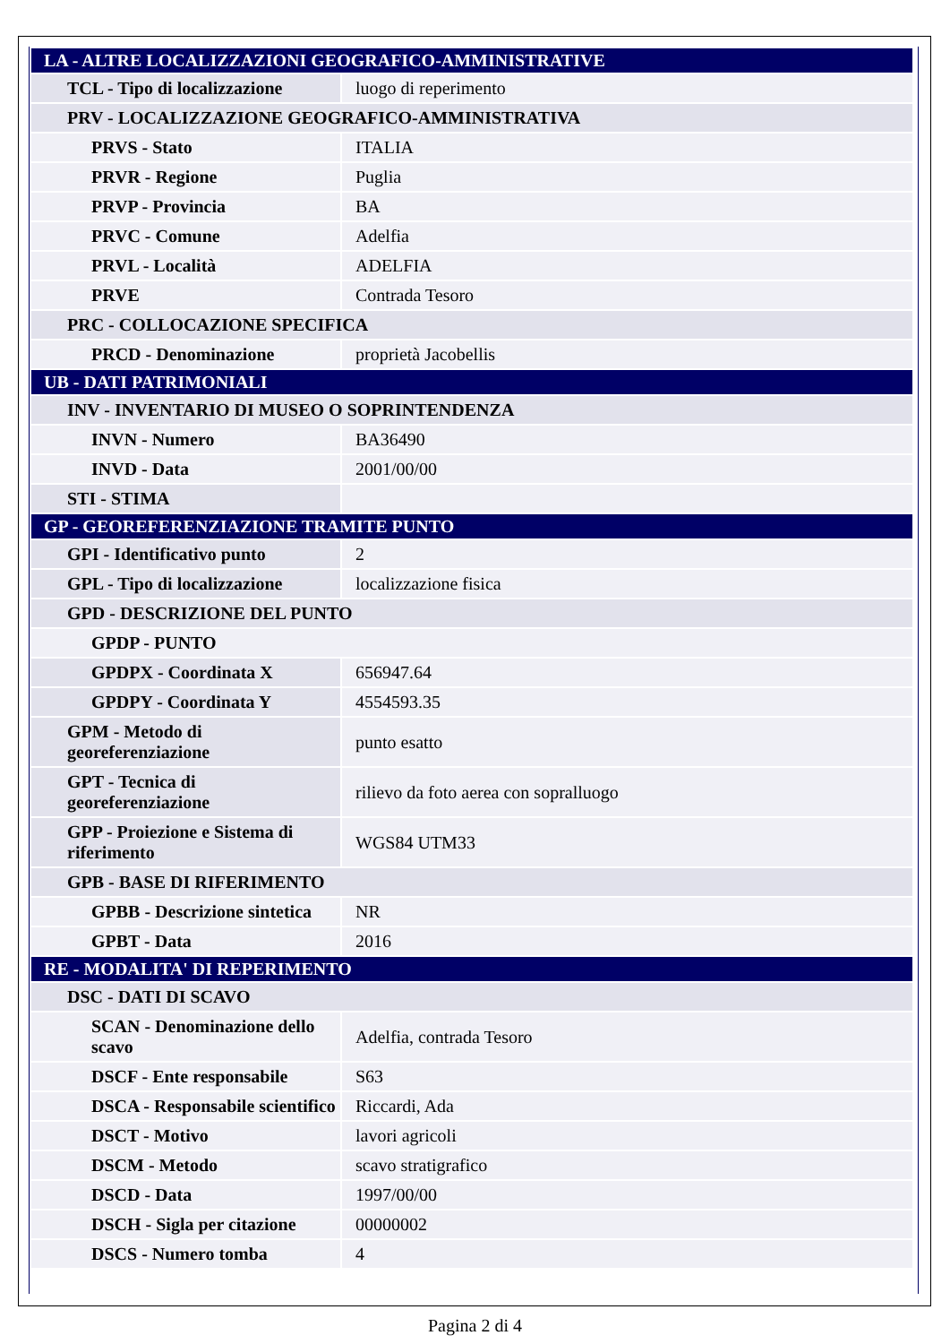| LA - ALTRE LOCALIZZAZIONI GEOGRAFICO-AMMINISTRATIVE | |
| TCL - Tipo di localizzazione | luogo di reperimento |
| PRV - LOCALIZZAZIONE GEOGRAFICO-AMMINISTRATIVA | |
| PRVS - Stato | ITALIA |
| PRVR - Regione | Puglia |
| PRVP - Provincia | BA |
| PRVC - Comune | Adelfia |
| PRVL - Località | ADELFIA |
| PRVE | Contrada Tesoro |
| PRC - COLLOCAZIONE SPECIFICA | |
| PRCD - Denominazione | proprietà Jacobellis |
| UB - DATI PATRIMONIALI | |
| INV - INVENTARIO DI MUSEO O SOPRINTENDENZA | |
| INVN - Numero | BA36490 |
| INVD - Data | 2001/00/00 |
| STI - STIMA | |
| GP - GEOREFERENZIAZIONE TRAMITE PUNTO | |
| GPI - Identificativo punto | 2 |
| GPL - Tipo di localizzazione | localizzazione fisica |
| GPD - DESCRIZIONE DEL PUNTO | |
| GPDP - PUNTO | |
| GPDPX - Coordinata X | 656947.64 |
| GPDPY - Coordinata Y | 4554593.35 |
| GPM - Metodo di georeferenziazione | punto esatto |
| GPT - Tecnica di georeferenziazione | rilievo da foto aerea con sopralluogo |
| GPP - Proiezione e Sistema di riferimento | WGS84 UTM33 |
| GPB - BASE DI RIFERIMENTO | |
| GPBB - Descrizione sintetica | NR |
| GPBT - Data | 2016 |
| RE - MODALITA' DI REPERIMENTO | |
| DSC - DATI DI SCAVO | |
| SCAN - Denominazione dello scavo | Adelfia, contrada Tesoro |
| DSCF - Ente responsabile | S63 |
| DSCA - Responsabile scientifico | Riccardi, Ada |
| DSCT - Motivo | lavori agricoli |
| DSCM - Metodo | scavo stratigrafico |
| DSCD - Data | 1997/00/00 |
| DSCH - Sigla per citazione | 00000002 |
| DSCS - Numero tomba | 4 |
Pagina 2 di 4